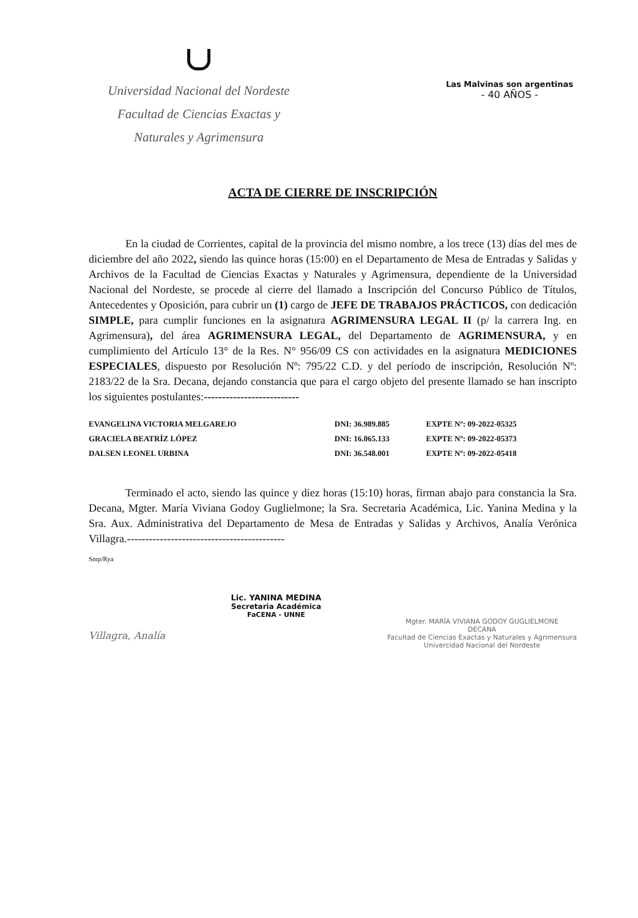Universidad Nacional del Nordeste
Facultad de Ciencias Exactas y
Naturales y Agrimensura
Las Malvinas son argentinas
- 40 AÑOS -
ACTA DE CIERRE DE INSCRIPCIÓN
En la ciudad de Corrientes, capital de la provincia del mismo nombre, a los trece (13) días del mes de diciembre del año 2022, siendo las quince horas (15:00) en el Departamento de Mesa de Entradas y Salidas y Archivos de la Facultad de Ciencias Exactas y Naturales y Agrimensura, dependiente de la Universidad Nacional del Nordeste, se procede al cierre del llamado a Inscripción del Concurso Público de Títulos, Antecedentes y Oposición, para cubrir un (1) cargo de JEFE DE TRABAJOS PRÁCTICOS, con dedicación SIMPLE, para cumplir funciones en la asignatura AGRIMENSURA LEGAL II (p/ la carrera Ing. en Agrimensura), del área AGRIMENSURA LEGAL, del Departamento de AGRIMENSURA, y en cumplimiento del Artículo 13° de la Res. N° 956/09 CS con actividades en la asignatura MEDICIONES ESPECIALES, dispuesto por Resolución Nº: 795/22 C.D. y del período de inscripción, Resolución Nº: 2183/22 de la Sra. Decana, dejando constancia que para el cargo objeto del presente llamado se han inscripto los siguientes postulantes:--------------------------
| EVANGELINA VICTORIA MELGAREJO | DNI: 36.989.885 | EXPTE Nº: 09-2022-05325 |
| GRACIELA BEATRÍZ LÓPEZ | DNI: 16.065.133 | EXPTE Nº: 09-2022-05373 |
| DALSEN LEONEL URBINA | DNI: 36.548.001 | EXPTE Nº: 09-2022-05418 |
Terminado el acto, siendo las quince y diez horas (15:10) horas, firman abajo para constancia la Sra. Decana, Mgter. María Viviana Godoy Guglielmone; la Sra. Secretaria Académica, Lic. Yanina Medina y la Sra. Aux. Administrativa del Departamento de Mesa de Entradas y Salidas y Archivos, Analía Verónica Villagra.-------------------------------------------
Smp/Rya
Villagra, Analía
Lic. YANINA MEDINA
Secretaria Académica
FaCENA - UNNE
Mgter. MARÍA VIVIANA GODOY GUGLIELMONE
DECANA
Facultad de Ciencias Exactas y Naturales y Agrimensura
Univercidad Nacional del Nordeste